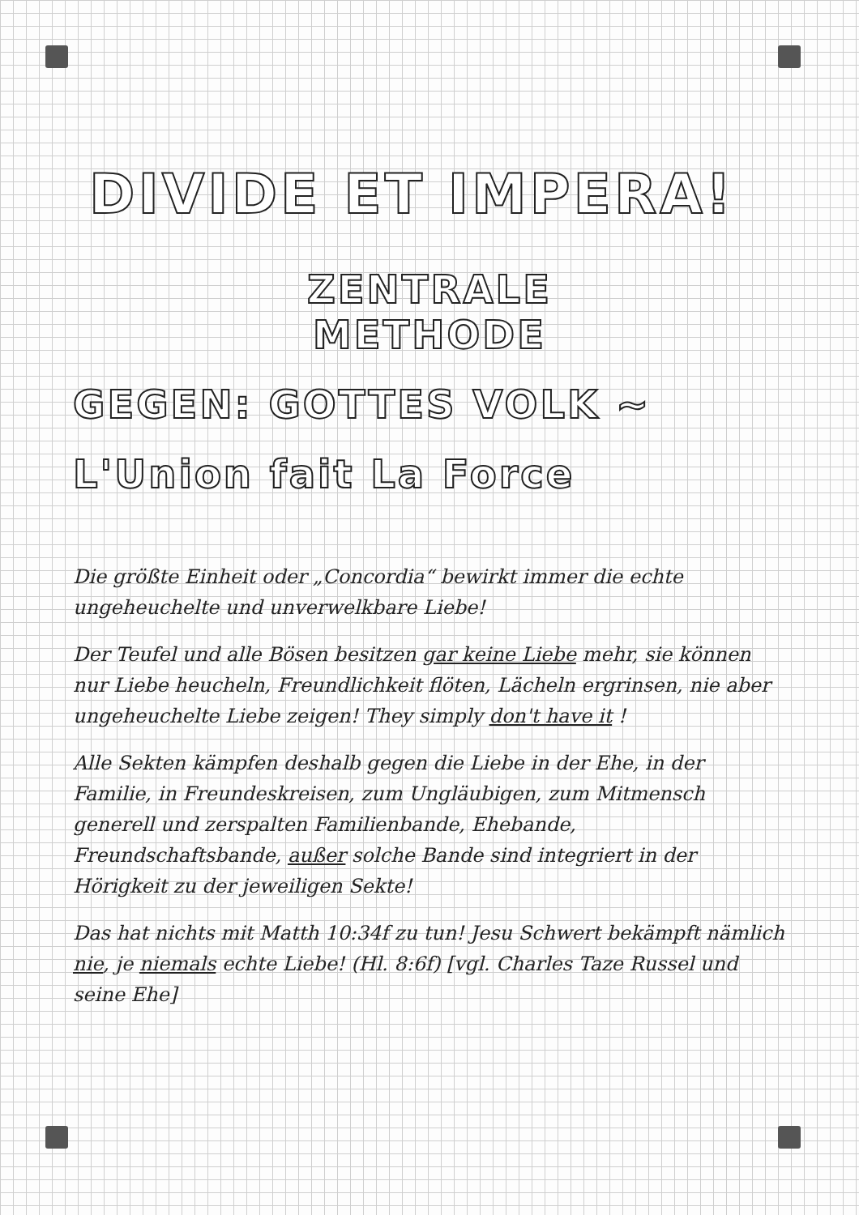DIVIDE ET IMPERA!
ZENTRALE
METHODE
GEGEN: GOTTES VOLK ~
L'Union fait La Force
Die größte Einheit oder „Concordia“ bewirkt immer die echte ungeheuchelte und unverwelkbare Liebe!
Der Teufel und alle Bösen besitzen gar keine Liebe mehr, sie können nur Liebe heucheln, Freundlichkeit flöten, Lächeln ergrinsen, nie aber ungeheuchelte Liebe zeigen! They simply don't have it !
Alle Sekten kämpfen deshalb gegen die Liebe in der Ehe, in der Familie, in Freundeskreisen, zum Ungläubigen, zum Mitmensch generell und zerspalten Familienbande, Ehebande, Freundschaftsbande, außer solche Bande sind integriert in der Hörigkeit zu der jeweiligen Sekte!
Das hat nichts mit Matth 10:34f zu tun! Jesu Schwert bekämpft nämlich nie, je niemals echte Liebe! (Hl. 8:6f) [vgl. Charles Taze Russel und seine Ehe]